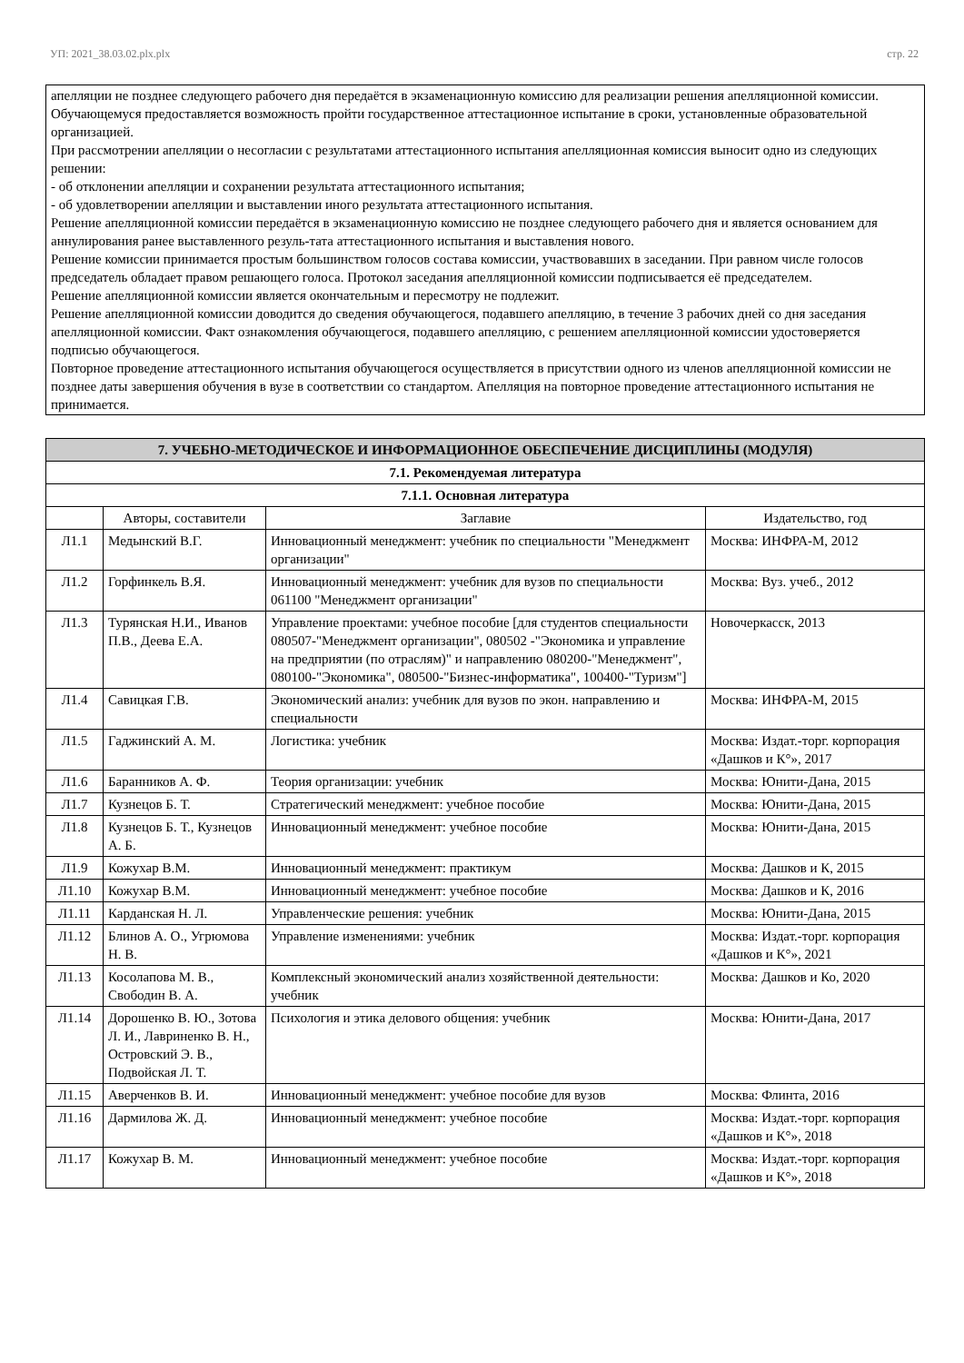УП: 2021_38.03.02.plx.plx стр. 22
апелляции не позднее следующего рабочего дня передаётся в экзаменационную комиссию для реализации решения апелляционной комиссии. Обучающемуся предоставляется возможность пройти государственное аттестационное испытание в сроки, установленные образовательной организацией.
При рассмотрении апелляции о несогласии с результатами аттестационного испытания апелляционная комиссия выносит одно из следующих решении:
- об отклонении апелляции и сохранении результата аттестационного испытания;
- об удовлетворении апелляции и выставлении иного результата аттестационного испытания.
Решение апелляционной комиссии передаётся в экзаменационную комиссию не позднее следующего рабочего дня и является основанием для аннулирования ранее выставленного резуль-тата аттестационного испытания и выставления нового.
Решение комиссии принимается простым большинством голосов состава комиссии, участвовавших в заседании. При равном числе голосов председатель обладает правом решающего голоса. Протокол заседания апелляционной комиссии подписывается её председателем.
Решение апелляционной комиссии является окончательным и пересмотру не подлежит.
Решение апелляционной комиссии доводится до сведения обучающегося, подавшего апелляцию, в течение 3 рабочих дней со дня заседания апелляционной комиссии. Факт ознакомления обучающегося, подавшего апелляцию, с решением апелляционной комиссии удостоверяется подписью обучающегося.
Повторное проведение аттестационного испытания обучающегося осуществляется в присутствии одного из членов апелляционной комиссии не позднее даты завершения обучения в вузе в соответствии со стандартом. Апелляция на повторное проведение аттестационного испытания не принимается.
| 7. УЧЕБНО-МЕТОДИЧЕСКОЕ И ИНФОРМАЦИОННОЕ ОБЕСПЕЧЕНИЕ ДИСЦИПЛИНЫ (МОДУЛЯ) | | | |
| 7.1. Рекомендуемая литература | | | |
| 7.1.1. Основная литература | | | |
| | Авторы, составители | Заглавие | Издательство, год |
| Л1.1 | Медынский В.Г. | Инновационный менеджмент: учебник по специальности "Менеджмент организации" | Москва: ИНФРА-М, 2012 |
| Л1.2 | Горфинкель В.Я. | Инновационный менеджмент: учебник для вузов по специальности 061100 "Менеджмент организации" | Москва: Вуз. учеб., 2012 |
| Л1.3 | Турянская Н.И., Иванов П.В., Деева Е.А. | Управление проектами: учебное пособие [для студентов специальности 080507-"Менеджмент организации", 080502 -"Экономика и управление на предприятии (по отраслям)" и направлению 080200-"Менеджмент", 080100-"Экономика", 080500-"Бизнес-информатика", 100400-"Туризм"] | Новочеркасск, 2013 |
| Л1.4 | Савицкая Г.В. | Экономический анализ: учебник для вузов по экон. направлению и специальности | Москва: ИНФРА-М, 2015 |
| Л1.5 | Гаджинский А. М. | Логистика: учебник | Москва: Издат.-торг. корпорация «Дашков и К°», 2017 |
| Л1.6 | Баранников А. Ф. | Теория организации: учебник | Москва: Юнити-Дана, 2015 |
| Л1.7 | Кузнецов Б. Т. | Стратегический менеджмент: учебное пособие | Москва: Юнити-Дана, 2015 |
| Л1.8 | Кузнецов Б. Т., Кузнецов А. Б. | Инновационный менеджмент: учебное пособие | Москва: Юнити-Дана, 2015 |
| Л1.9 | Кожухар В.М. | Инновационный менеджмент: практикум | Москва: Дашков и К, 2015 |
| Л1.10 | Кожухар В.М. | Инновационный менеджмент: учебное пособие | Москва: Дашков и К, 2016 |
| Л1.11 | Карданская Н. Л. | Управленческие решения: учебник | Москва: Юнити-Дана, 2015 |
| Л1.12 | Блинов А. О., Угрюмова Н. В. | Управление изменениями: учебник | Москва: Издат.-торг. корпорация «Дашков и К°», 2021 |
| Л1.13 | Косолапова М. В., Свободин В. А. | Комплексный экономический анализ хозяйственной деятельности: учебник | Москва: Дашков и Ко, 2020 |
| Л1.14 | Дорошенко В. Ю., Зотова Л. И., Лавриненко В. Н., Островский Э. В., Подвойская Л. Т. | Психология и этика делового общения: учебник | Москва: Юнити-Дана, 2017 |
| Л1.15 | Аверченков В. И. | Инновационный менеджмент: учебное пособие для вузов | Москва: Флинта, 2016 |
| Л1.16 | Дармилова Ж. Д. | Инновационный менеджмент: учебное пособие | Москва: Издат.-торг. корпорация «Дашков и К°», 2018 |
| Л1.17 | Кожухар В. М. | Инновационный менеджмент: учебное пособие | Москва: Издат.-торг. корпорация «Дашков и К°», 2018 |